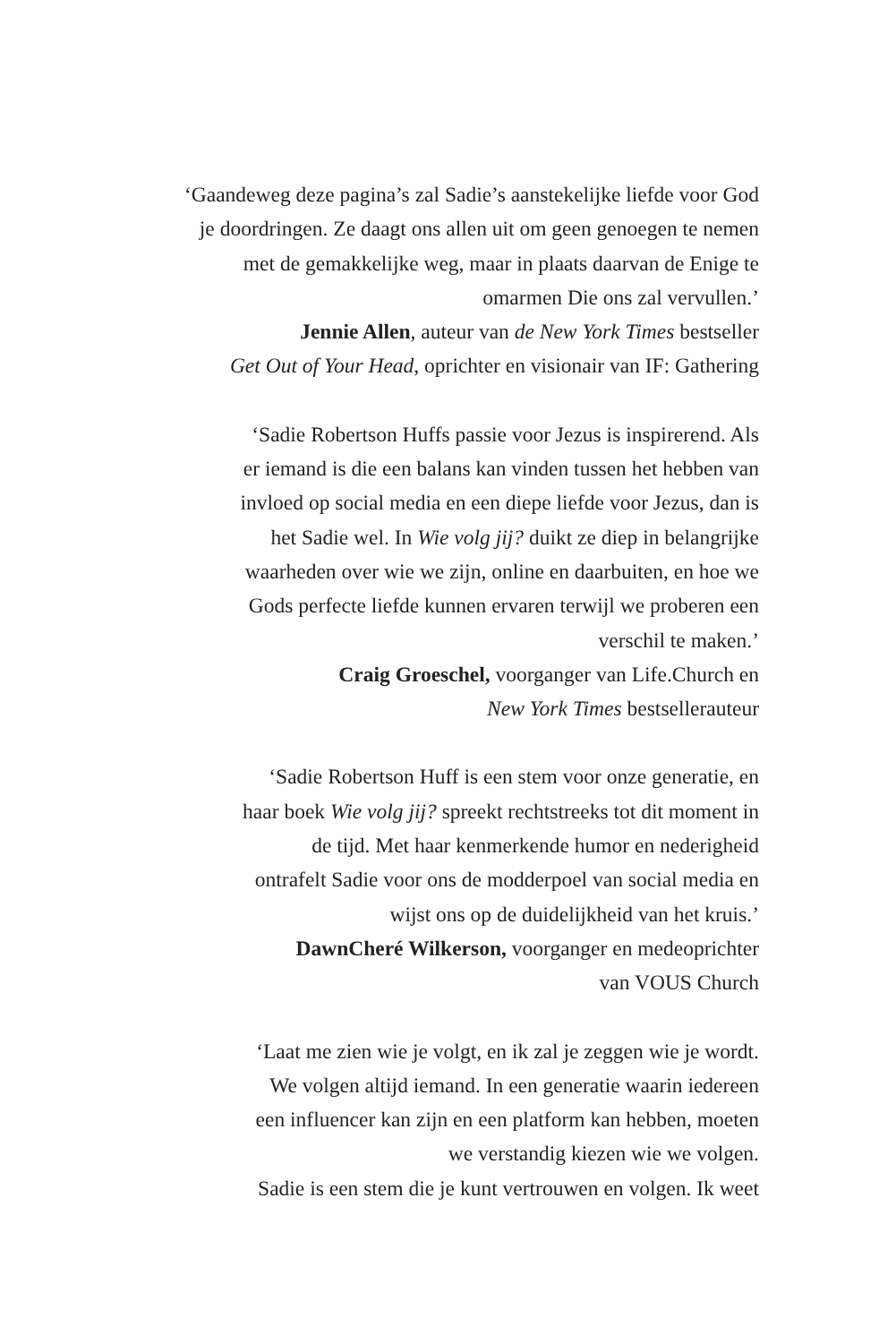‘Gaandeweg deze pagina’s zal Sadie’s aanstekelijke liefde voor God
je doordringen. Ze daagt ons allen uit om geen genoegen te nemen
met de gemakkelijke weg, maar in plaats daarvan de Enige te
omarmen Die ons zal vervullen.’
Jennie Allen, auteur van de New York Times bestseller
Get Out of Your Head, oprichter en visionair van IF: Gathering
‘Sadie Robertson Huffs passie voor Jezus is inspirerend. Als
er iemand is die een balans kan vinden tussen het hebben van
invloed op social media en een diepe liefde voor Jezus, dan is
het Sadie wel. In Wie volg jij? duikt ze diep in belangrijke
waarheden over wie we zijn, online en daarbuiten, en hoe we
Gods perfecte liefde kunnen ervaren terwijl we proberen een
verschil te maken.’
Craig Groeschel, voorganger van Life.Church en
New York Times bestsellerauteur
‘Sadie Robertson Huff is een stem voor onze generatie, en
haar boek Wie volg jij? spreekt rechtstreeks tot dit moment in
de tijd. Met haar kenmerkende humor en nederigheid
ontrafelt Sadie voor ons de modderpoel van social media en
wijst ons op de duidelijkheid van het kruis.’
DawnCheré Wilkerson, voorganger en medeoprichter
van VOUS Church
‘Laat me zien wie je volgt, en ik zal je zeggen wie je wordt.
We volgen altijd iemand. In een generatie waarin iedereen
een influencer kan zijn en een platform kan hebben, moeten
we verstandig kiezen wie we volgen.
Sadie is een stem die je kunt vertrouwen en volgen. Ik weet